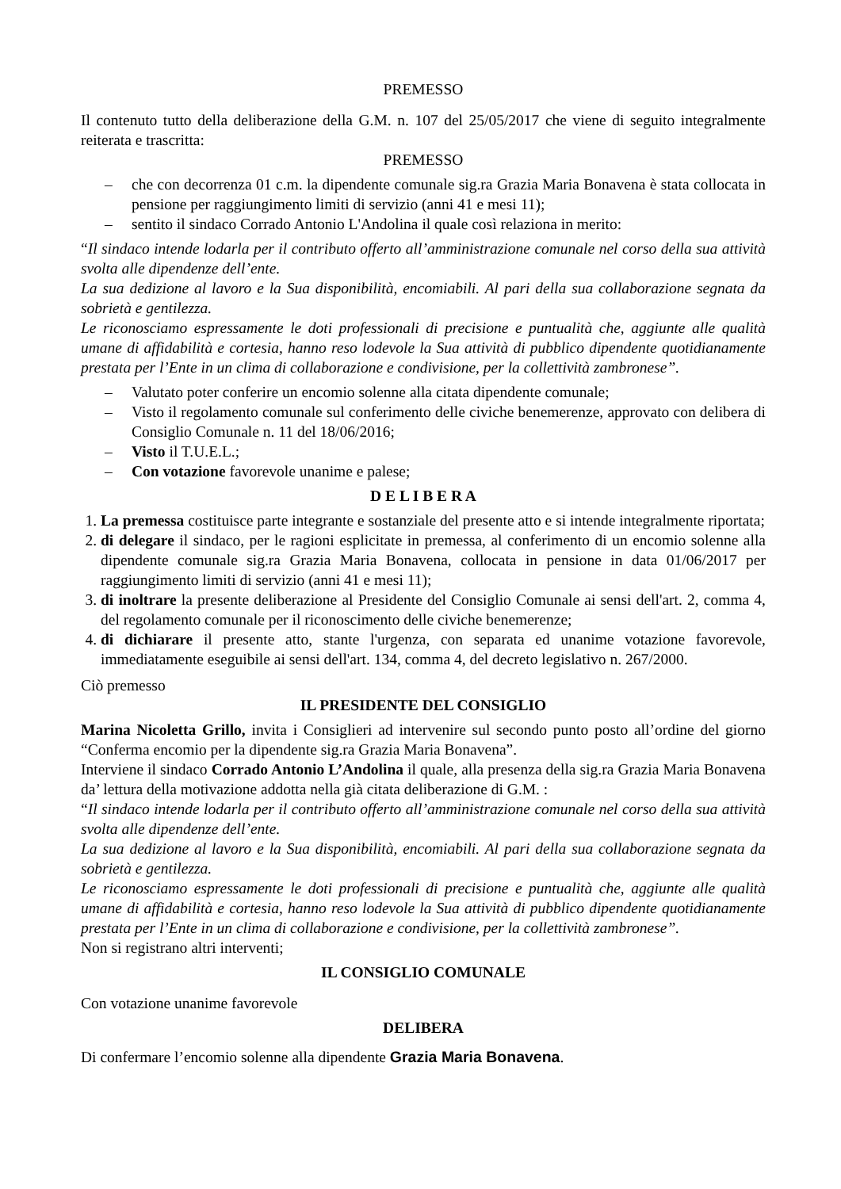PREMESSO
Il contenuto tutto della deliberazione della G.M. n. 107 del 25/05/2017 che viene di seguito integralmente reiterata e trascritta:
PREMESSO
– che con decorrenza 01 c.m. la dipendente comunale sig.ra Grazia Maria Bonavena è stata collocata in pensione per raggiungimento limiti di servizio (anni 41 e mesi 11);
– sentito il sindaco Corrado Antonio L'Andolina il quale così relaziona in merito:
“Il sindaco intende lodarla per il contributo offerto all’amministrazione comunale nel corso della sua attività svolta alle dipendenze dell’ente.
La sua dedizione al lavoro e la Sua disponibilità, encomiabili. Al pari della sua collaborazione segnata da sobrietà e gentilezza.
Le riconosciamo espressamente le doti professionali di precisione e puntualità che, aggiunte alle qualità umane di affidabilità e cortesia, hanno reso lodevole la Sua attività di pubblico dipendente quotidianamente prestata per l’Ente in un clima di collaborazione e condivisione, per la collettività zambronese”.
– Valutato poter conferire un encomio solenne alla citata dipendente comunale;
– Visto il regolamento comunale sul conferimento delle civiche benemerenze, approvato con delibera di Consiglio Comunale n. 11 del 18/06/2016;
– Visto il T.U.E.L.;
– Con votazione favorevole unanime e palese;
D E L I B E R A
1. La premessa costituisce parte integrante e sostanziale del presente atto e si intende integralmente riportata;
2. di delegare il sindaco, per le ragioni esplicitate in premessa, al conferimento di un encomio solenne alla dipendente comunale sig.ra Grazia Maria Bonavena, collocata in pensione in data 01/06/2017 per raggiungimento limiti di servizio (anni 41 e mesi 11);
3. di inoltrare la presente deliberazione al Presidente del Consiglio Comunale ai sensi dell'art. 2, comma 4, del regolamento comunale per il riconoscimento delle civiche benemerenze;
4. di dichiarare il presente atto, stante l'urgenza, con separata ed unanime votazione favorevole, immediatamente eseguibile ai sensi dell'art. 134, comma 4, del decreto legislativo n. 267/2000.
Ciò premesso
IL PRESIDENTE DEL CONSIGLIO
Marina Nicoletta Grillo, invita i Consiglieri ad intervenire sul secondo punto posto all’ordine del giorno “Conferma encomio per la dipendente sig.ra Grazia Maria Bonavena”.
Interviene il sindaco Corrado Antonio L’Andolina il quale, alla presenza della sig.ra Grazia Maria Bonavena da’ lettura della motivazione addotta nella già citata deliberazione di G.M. :
“Il sindaco intende lodarla per il contributo offerto all’amministrazione comunale nel corso della sua attività svolta alle dipendenze dell’ente.
La sua dedizione al lavoro e la Sua disponibilità, encomiabili. Al pari della sua collaborazione segnata da sobrietà e gentilezza.
Le riconosciamo espressamente le doti professionali di precisione e puntualità che, aggiunte alle qualità umane di affidabilità e cortesia, hanno reso lodevole la Sua attività di pubblico dipendente quotidianamente prestata per l’Ente in un clima di collaborazione e condivisione, per la collettività zambronese”.
Non si registrano altri interventi;
IL CONSIGLIO COMUNALE
Con votazione unanime favorevole
DELIBERA
Di confermare l’encomio solenne alla dipendente Grazia Maria Bonavena.